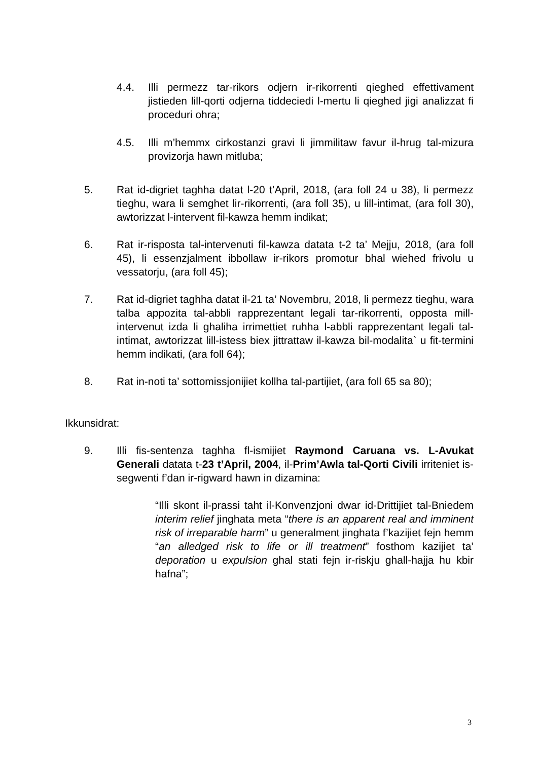4.4. Illi permezz tar-rikors odjern ir-rikorrenti qieghed effettivament jistieden lill-qorti odjerna tiddeciedi l-mertu li qieghed jigi analizzat fi proceduri ohra;
4.5. Illi m’hemmx cirkostanzi gravi li jimmilitaw favur il-hrug tal-mizura provizorja hawn mitluba;
5. Rat id-digriet taghha datat l-20 t’April, 2018, (ara foll 24 u 38), li permezz tieghu, wara li semghet lir-rikorrenti, (ara foll 35), u lill-intimat, (ara foll 30), awtorizzat l-intervent fil-kawza hemm indikat;
6. Rat ir-risposta tal-intervenuti fil-kawza datata t-2 ta’ Mejju, 2018, (ara foll 45), li essenzjalment ibbollaw ir-rikors promotur bhal wiehed frivolu u vessatorju, (ara foll 45);
7. Rat id-digriet taghha datat il-21 ta’ Novembru, 2018, li permezz tieghu, wara talba appozita tal-abbli rapprezentant legali tar-rikorrenti, opposta mill-intervenut izda li ghaliha irrimettiet ruhha l-abbli rapprezentant legali tal-intimat, awtorizzat lill-istess biex jittrattaw il-kawza bil-modalita` u fit-termini hemm indikati, (ara foll 64);
8. Rat in-noti ta’ sottomissjonijiet kollha tal-partijiet, (ara foll 65 sa 80);
Ikkunsidrat:
9. Illi fis-sentenza taghha fl-ismijiet Raymond Caruana vs. L-Avukat Generali datata t-23 t’April, 2004, il-Prim’Awla tal-Qorti Civili irriteniet is-segwenti f’dan ir-rigward hawn in dizamina:
“Illi skont il-prassi taht il-Konvenzjoni dwar id-Drittijiet tal-Bniedem interim relief jinghata meta “there is an apparent real and imminent risk of irreparable harm” u generalment jinghata f’kazijiet fejn hemm “an alledged risk to life or ill treatment” fosthom kazijiet ta’ deporation u expulsion ghal stati fejn ir-riskju ghall-hajja hu kbir hafna”;
3